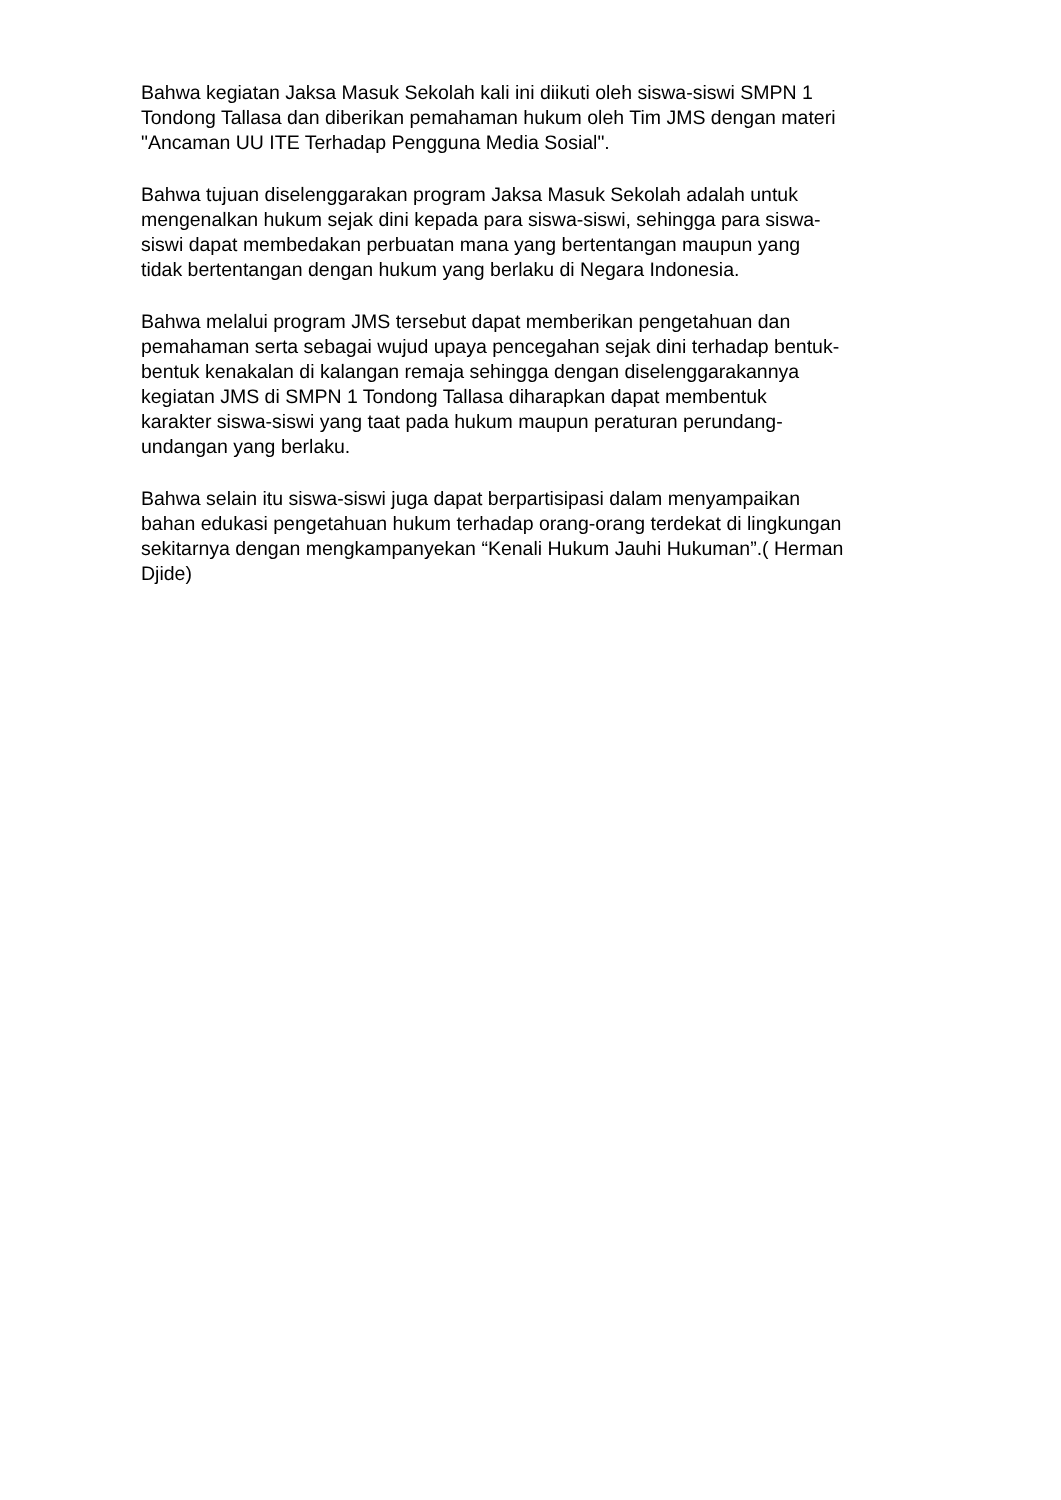Bahwa kegiatan Jaksa Masuk Sekolah kali ini diikuti oleh siswa-siswi SMPN 1
Tondong Tallasa dan diberikan pemahaman hukum oleh Tim JMS dengan materi
"Ancaman UU ITE Terhadap Pengguna Media Sosial".
Bahwa tujuan diselenggarakan program Jaksa Masuk Sekolah adalah untuk
mengenalkan hukum sejak dini kepada para siswa-siswi, sehingga para siswa-
siswi dapat membedakan perbuatan mana yang bertentangan maupun yang
tidak bertentangan dengan hukum yang berlaku di Negara Indonesia.
Bahwa melalui program JMS tersebut dapat memberikan pengetahuan dan
pemahaman serta sebagai wujud upaya pencegahan sejak dini terhadap bentuk-
bentuk kenakalan di kalangan remaja sehingga dengan diselenggarakannya
kegiatan JMS di SMPN 1 Tondong Tallasa diharapkan dapat membentuk
karakter siswa-siswi yang taat pada hukum maupun peraturan perundang-
undangan yang berlaku.
Bahwa selain itu siswa-siswi juga dapat berpartisipasi dalam menyampaikan
bahan edukasi pengetahuan hukum terhadap orang-orang terdekat di lingkungan
sekitarnya dengan mengkampanyekan “Kenali Hukum Jauhi Hukuman”.( Herman
Djide)